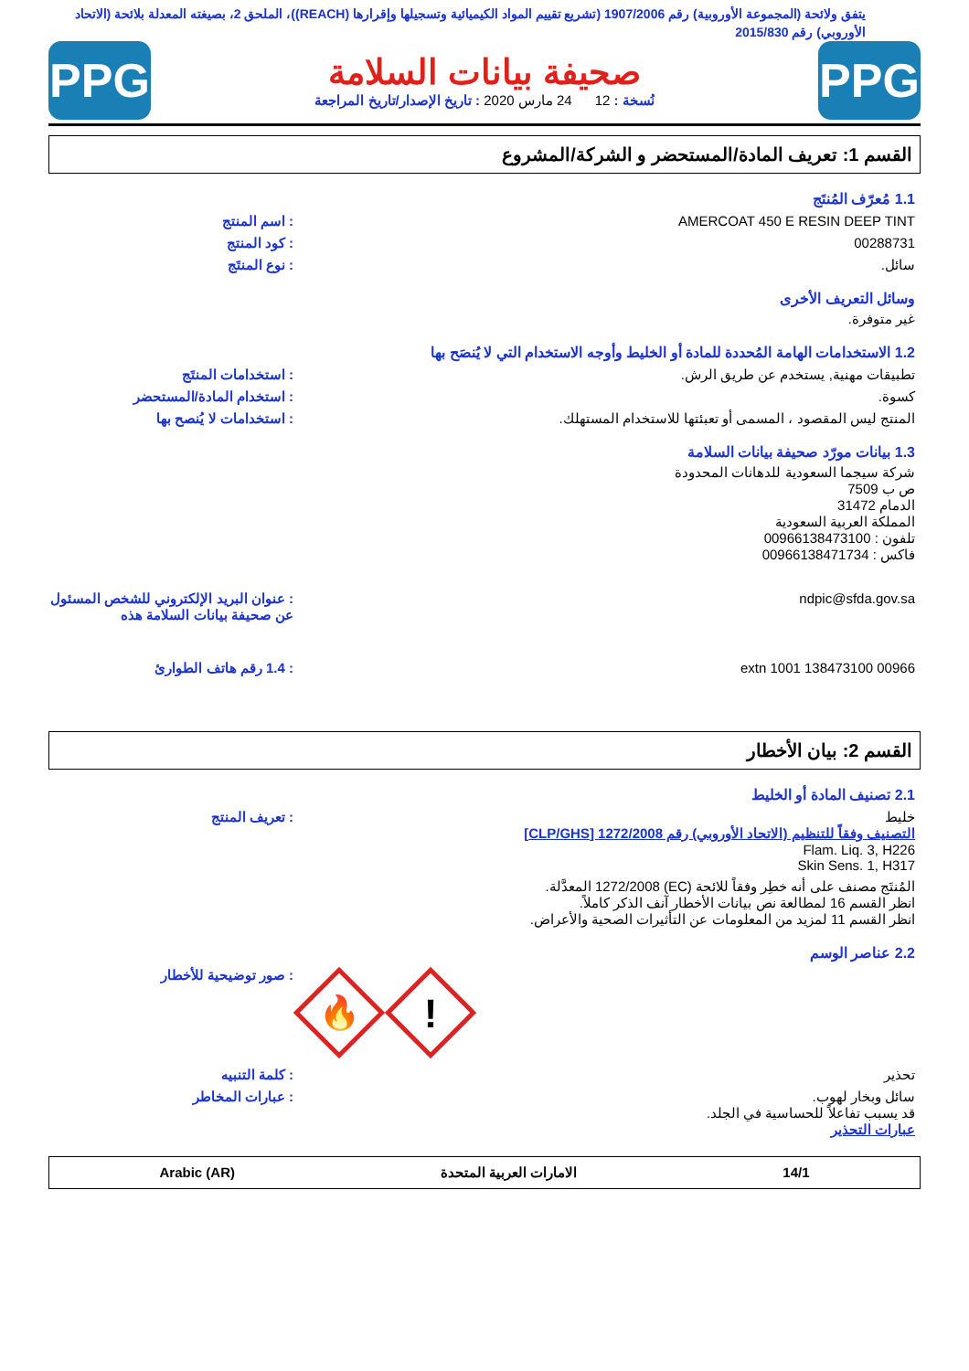يتفق ولائحة (المجموعة الأوروبية) رقم 1907/2006 (تشريع تقييم المواد الكيميائية وتسجيلها وإقرارها (REACH))، الملحق 2، بصيغته المعدلة بلائحة (الاتحاد الأوروبي) رقم 2015/830
PPG
صحيفة بيانات السلامة
نُسخة : 12 24 مارس 2020 : تاريخ الإصدار/تاريخ المراجعة
PPG
القسم 1: تعريف المادة/المستحضر و الشركة/المشروع
1.1 مُعرّف المُنتَج
AMERCOAT 450 E RESIN DEEP TINT : اسم المنتج
00288731 : كود المنتج
سائل. : نوع المنتَج
وسائل التعريف الأخرى
غير متوفرة.
1.2 الاستخدامات الهامة المُحددة للمادة أو الخليط وأوجه الاستخدام التي لا يُنصَح بها
تطبيقات مهنية, يستخدم عن طريق الرش. : استخدامات المنتَج
كسوة. : استخدام المادة/المستحضر
المنتج ليس المقصود ، المسمى أو تعبئتها للاستخدام المستهلك. : استخدامات لا يُنصح بها
1.3 بيانات مورّد صحيفة بيانات السلامة
شركة سيجما السعودية للدهانات المحدودة
ص ب 7509
الدمام 31472
المملكة العربية السعودية
تلفون : 00966138473100
فاكس : 00966138471734
ndpic@sfda.gov.sa : عنوان البريد الإلكتروني للشخص المسئول عن صحيفة بيانات السلامة هذه
00966 138473100 extn 1001 : 1.4 رقم هاتف الطوارئ
القسم 2: بيان الأخطار
2.1 تصنيف المادة أو الخليط
خليط
التصنيف وفقاً للتنظيم (الاتحاد الأوروبي) رقم 1272/2008 [CLP/GHS]
Flam. Liq. 3, H226
Skin Sens. 1, H317
: تعريف المنتج
المُنتَج مصنف على أنه خطِر وفقاً للائحة (EC) 1272/2008 المعدَّلة.
انظر القسم 16 لمطالعة نص بيانات الأخطار آنف الذكر كاملاً.
انظر القسم 11 لمزيد من المعلومات عن التأثيرات الصحية والأعراض.
2.2 عناصر الوسم
🔥
!
: صور توضيحية للأخطار
تحذير : كلمة التنبيه
سائل وبخار لهوب.
قد يسبب تفاعلاً للحساسية في الجلد.
عبارات التحذير
: عبارات المخاطر
14/1 الامارات العربية المتحدة Arabic (AR)